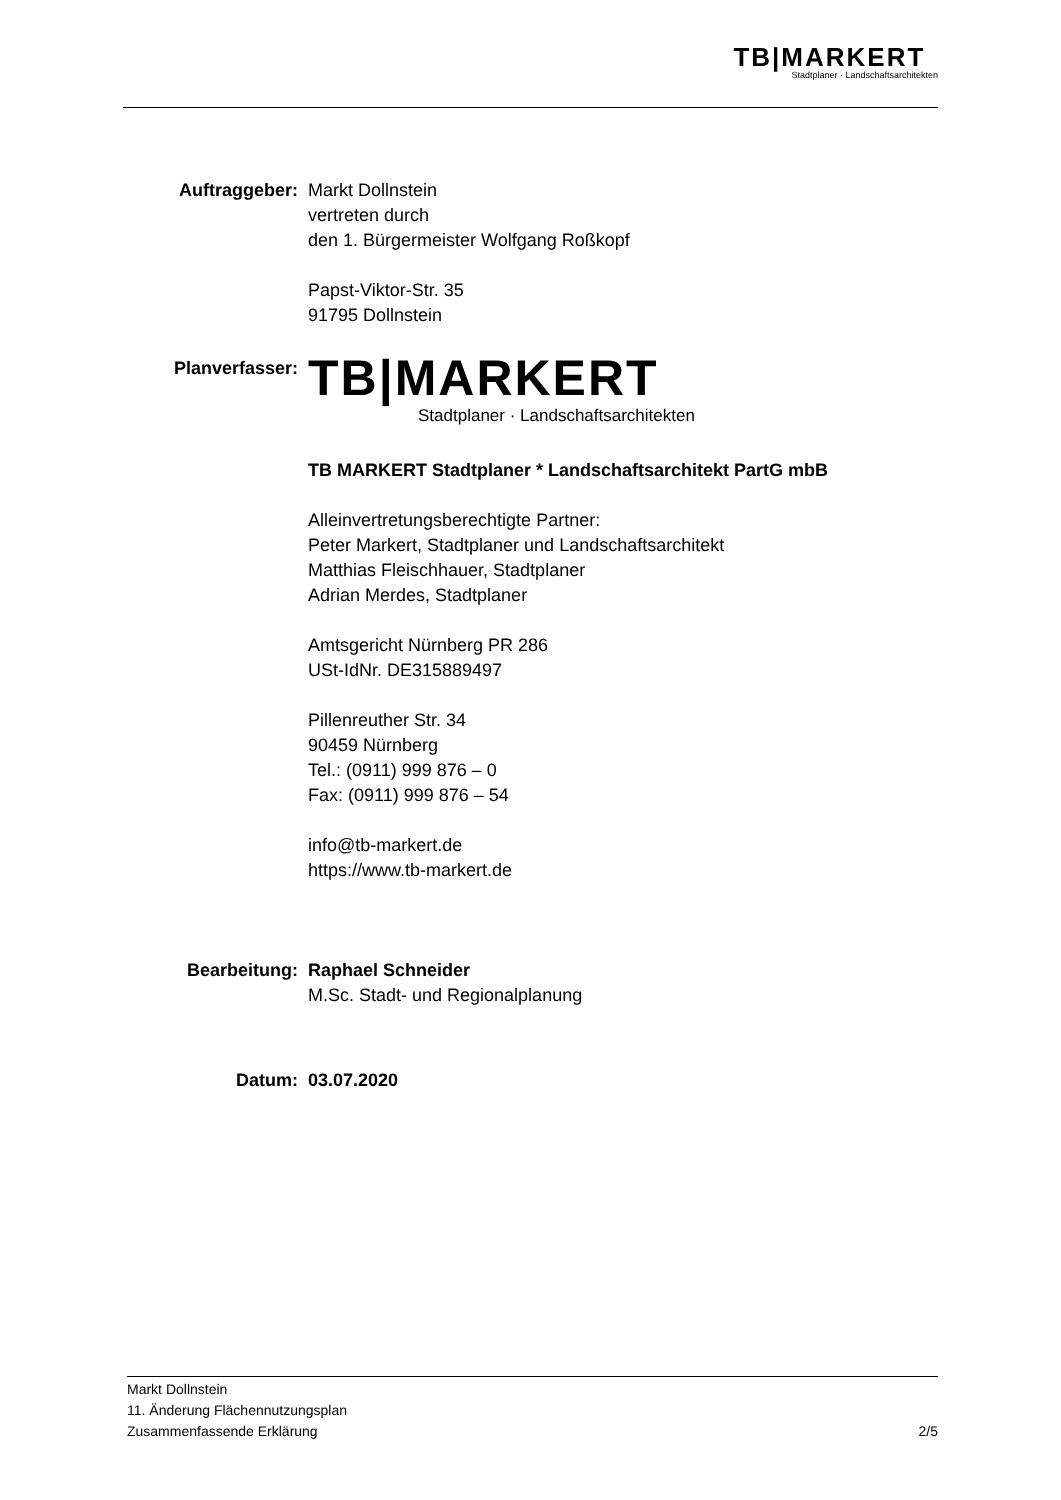TB|MARKERT
Stadtplaner · Landschaftsarchitekten
Auftraggeber: Markt Dollnstein
vertreten durch
den 1. Bürgermeister Wolfgang Roßkopf
Papst-Viktor-Str. 35
91795 Dollnstein
Planverfasser:
TB|MARKERT
Stadtplaner · Landschaftsarchitekten
TB MARKERT Stadtplaner * Landschaftsarchitekt PartG mbB
Alleinvertretungsberechtigte Partner:
Peter Markert, Stadtplaner und Landschaftsarchitekt
Matthias Fleischhauer, Stadtplaner
Adrian Merdes, Stadtplaner
Amtsgericht Nürnberg PR 286
USt-IdNr. DE315889497
Pillenreuther Str. 34
90459 Nürnberg
Tel.: (0911) 999 876 – 0
Fax: (0911) 999 876 – 54
info@tb-markert.de
https://www.tb-markert.de
Bearbeitung: Raphael Schneider
M.Sc. Stadt- und Regionalplanung
Datum: 03.07.2020
Markt Dollnstein
11. Änderung Flächennutzungsplan
Zusammenfassende Erklärung 2/5